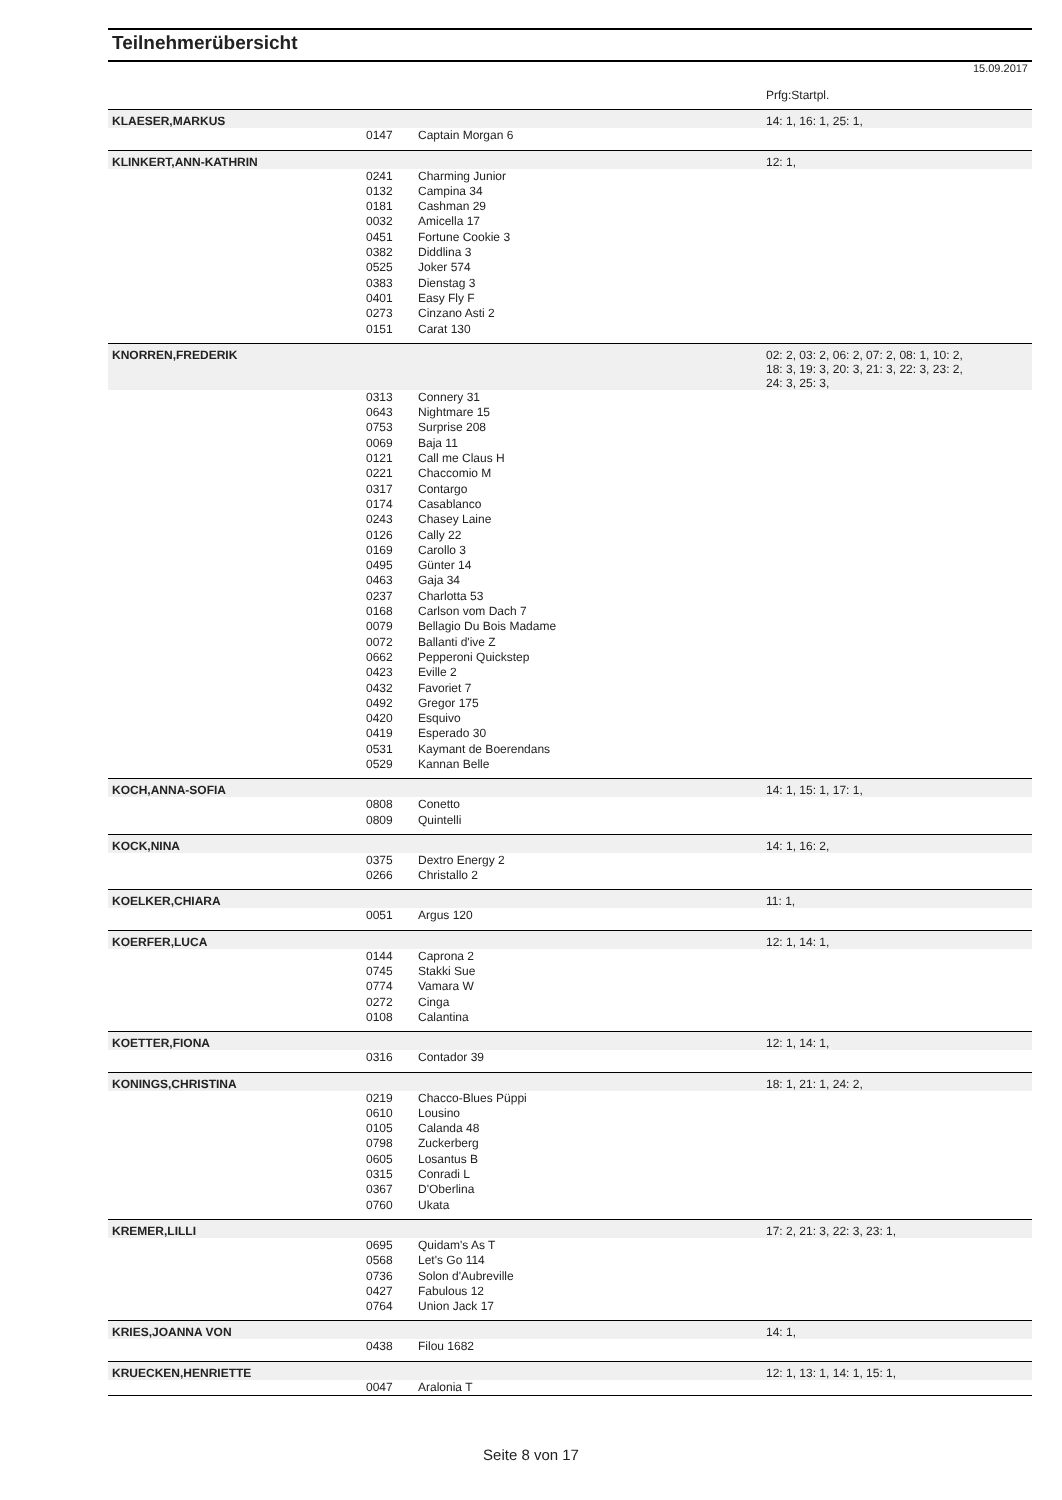Teilnehmerübersicht
15.09.2017
| | | | Prfg:Startpl. |
| KLAESER,MARKUS | | | 14: 1, 16: 1, 25: 1, |
| | 0147 | Captain Morgan 6 | |
| KLINKERT,ANN-KATHRIN | | | 12: 1, |
| | 0241 | Charming Junior | |
| | 0132 | Campina 34 | |
| | 0181 | Cashman 29 | |
| | 0032 | Amicella 17 | |
| | 0451 | Fortune Cookie 3 | |
| | 0382 | Diddlina 3 | |
| | 0525 | Joker 574 | |
| | 0383 | Dienstag 3 | |
| | 0401 | Easy Fly F | |
| | 0273 | Cinzano Asti 2 | |
| | 0151 | Carat 130 | |
| KNORREN,FREDERIK | | | 02: 2, 03: 2, 06: 2, 07: 2, 08: 1, 10: 2, 18: 3, 19: 3, 20: 3, 21: 3, 22: 3, 23: 2, 24: 3, 25: 3, |
| | 0313 | Connery 31 | |
| | 0643 | Nightmare 15 | |
| | 0753 | Surprise 208 | |
| | 0069 | Baja 11 | |
| | 0121 | Call me Claus H | |
| | 0221 | Chaccomio M | |
| | 0317 | Contargo | |
| | 0174 | Casablanco | |
| | 0243 | Chasey Laine | |
| | 0126 | Cally 22 | |
| | 0169 | Carollo 3 | |
| | 0495 | Günter 14 | |
| | 0463 | Gaja 34 | |
| | 0237 | Charlotta 53 | |
| | 0168 | Carlson vom Dach 7 | |
| | 0079 | Bellagio Du Bois Madame | |
| | 0072 | Ballanti d'ive Z | |
| | 0662 | Pepperoni Quickstep | |
| | 0423 | Eville 2 | |
| | 0432 | Favoriet 7 | |
| | 0492 | Gregor 175 | |
| | 0420 | Esquivo | |
| | 0419 | Esperado 30 | |
| | 0531 | Kaymant de Boerendans | |
| | 0529 | Kannan Belle | |
| KOCH,ANNA-SOFIA | | | 14: 1, 15: 1, 17: 1, |
| | 0808 | Conetto | |
| | 0809 | Quintelli | |
| KOCK,NINA | | | 14: 1, 16: 2, |
| | 0375 | Dextro Energy 2 | |
| | 0266 | Christallo 2 | |
| KOELKER,CHIARA | | | 11: 1, |
| | 0051 | Argus 120 | |
| KOERFER,LUCA | | | 12: 1, 14: 1, |
| | 0144 | Caprona 2 | |
| | 0745 | Stakki Sue | |
| | 0774 | Vamara W | |
| | 0272 | Cinga | |
| | 0108 | Calantina | |
| KOETTER,FIONA | | | 12: 1, 14: 1, |
| | 0316 | Contador 39 | |
| KONINGS,CHRISTINA | | | 18: 1, 21: 1, 24: 2, |
| | 0219 | Chacco-Blues Püppi | |
| | 0610 | Lousino | |
| | 0105 | Calanda 48 | |
| | 0798 | Zuckerberg | |
| | 0605 | Losantus B | |
| | 0315 | Conradi L | |
| | 0367 | D'Oberlina | |
| | 0760 | Ukata | |
| KREMER,LILLI | | | 17: 2, 21: 3, 22: 3, 23: 1, |
| | 0695 | Quidam's As T | |
| | 0568 | Let's Go 114 | |
| | 0736 | Solon d'Aubreville | |
| | 0427 | Fabulous 12 | |
| | 0764 | Union Jack 17 | |
| KRIES,JOANNA VON | | | 14: 1, |
| | 0438 | Filou 1682 | |
| KRUECKEN,HENRIETTE | | | 12: 1, 13: 1, 14: 1, 15: 1, |
| | 0047 | Aralonia T | |
Seite 8 von 17